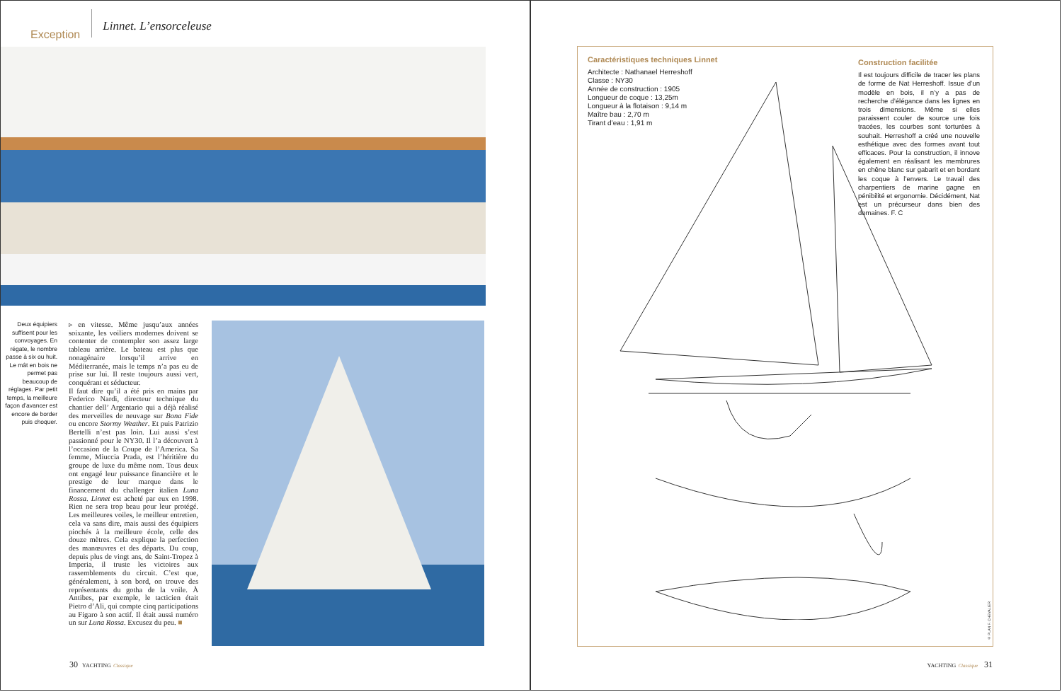Exception
Linnet. L’ensorceleuse
Deux équipiers suffisent pour les convoyages. En régate, le nombre passe à six ou huit. Le mât en bois ne permet pas beaucoup de réglages. Par petit temps, la meilleure façon d’avancer est encore de border puis choquer.
▹ en vitesse. Même jusqu’aux années soixante, les voiliers modernes doivent se contenter de contempler son assez large tableau arrière. Le bateau est plus que nonagénaire lorsqu’il arrive en Méditerranée, mais le temps n’a pas eu de prise sur lui. Il reste toujours aussi vert, conquérant et séducteur.
Il faut dire qu’il a été pris en mains par Federico Nardi, directeur technique du chantier dell’ Argentario qui a déjà réalisé des merveilles de neuvage sur Bona Fide ou encore Stormy Weather. Et puis Patrizio Bertelli n’est pas loin. Lui aussi s’est passionné pour le NY30. Il l’a découvert à l’occasion de la Coupe de l’America. Sa femme, Miuccia Prada, est l’héritière du groupe de luxe du même nom. Tous deux ont engagé leur puissance financière et le prestige de leur marque dans le financement du challenger italien Luna Rossa. Linnet est acheté par eux en 1998. Rien ne sera trop beau pour leur protégé. Les meilleures voiles, le meilleur entretien, cela va sans dire, mais aussi des équipiers piochés à la meilleure école, celle des douze mètres. Cela explique la perfection des manœuvres et des départs. Du coup, depuis plus de vingt ans, de Saint-Tropez à Imperia, il truste les victoires aux rassemblements du circuit. C’est que, généralement, à son bord, on trouve des représentants du gotha de la voile. À Antibes, par exemple, le tacticien était Pietro d’Ali, qui compte cinq participations au Figaro à son actif. Il était aussi numéro un sur Luna Rossa. Excusez du peu. ■
30 YACHTING Classique
Caractéristiques techniques Linnet
Architecte : Nathanael Herreshoff
Classe : NY30
Année de construction : 1905
Longueur de coque : 13,25m
Longueur à la flotaison : 9,14 m
Maître bau : 2,70 m
Tirant d’eau : 1,91 m
Construction facilitée
Il est toujours difficile de tracer les plans de forme de Nat Herreshoff. Issue d’un modèle en bois, il n’y a pas de recherche d’élégance dans les lignes en trois dimensions. Même si elles paraissent couler de source une fois tracées, les courbes sont torturées à souhait. Herreshoff a créé une nouvelle esthétique avec des formes avant tout efficaces. Pour la construction, il innove également en réalisant les membrures en chêne blanc sur gabarit et en bordant les coque à l’envers. Le travail des charpentiers de marine gagne en pénibilité et ergonomie. Décidément, Nat est un précurseur dans bien des domaines. F. C
© PLAN F. CHEVALIER
YACHTING Classique 31